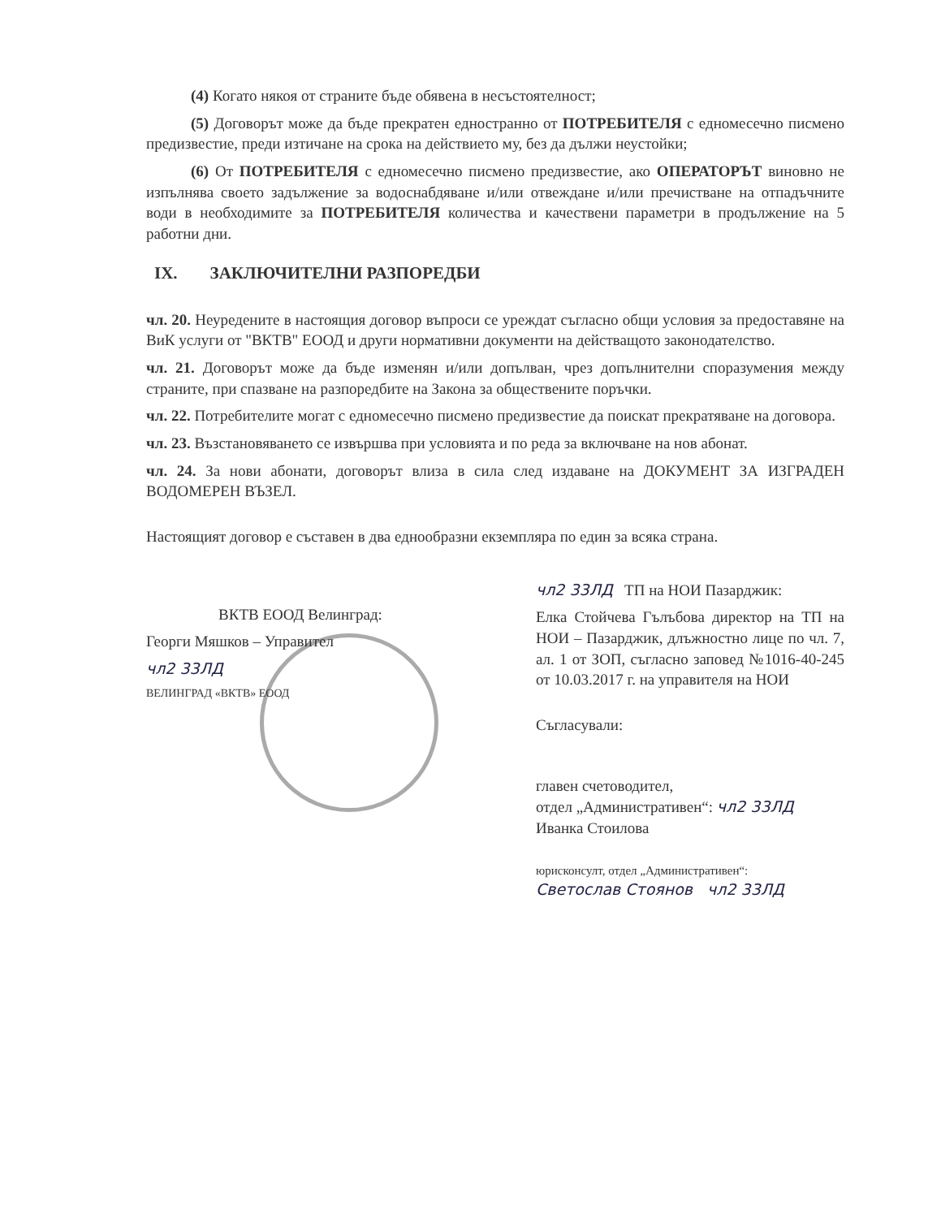(4) Когато някоя от страните бъде обявена в несъстоятелност;
(5) Договорът може да бъде прекратен едностранно от ПОТРЕБИТЕЛЯ с едномесечно писмено предизвестие, преди изтичане на срока на действието му, без да дължи неустойки;
(6) От ПОТРЕБИТЕЛЯ с едномесечно писмено предизвестие, ако ОПЕРАТОРЪТ виновно не изпълнява своето задължение за водоснабдяване и/или отвеждане и/или пречистване на отпадъчните води в необходимите за ПОТРЕБИТЕЛЯ количества и качествени параметри в продължение на 5 работни дни.
IX. ЗАКЛЮЧИТЕЛНИ РАЗПОРЕДБИ
чл. 20. Неуредените в настоящия договор въпроси се уреждат съгласно общи условия за предоставяне на ВиК услуги от "ВКТВ" ЕООД и други нормативни документи на действащото законодателство.
чл. 21. Договорът може да бъде изменян и/или допълван, чрез допълнителни споразумения между страните, при спазване на разпоредбите на Закона за обществените поръчки.
чл. 22. Потребителите могат с едномесечно писмено предизвестие да поискат прекратяване на договора.
чл. 23. Възстановяването се извършва при условията и по реда за включване на нов абонат.
чл. 24. За нови абонати, договорът влиза в сила след издаване на ДОКУМЕНТ ЗА ИЗГРАДЕН ВОДОМЕРЕН ВЪЗЕЛ.
Настоящият договор е съставен в два еднообразни екземпляра по един за всяка страна.
ВКТВ ЕООД Велинград:
Георги Мяшков – Управител
чл2 33ЛД
ВЕЛИНГРАД «ВКТВ» ЕООД
чл2 33ЛД ТП на НОИ Пазарджик:
Елка Стойчева Гълъбова директор на ТП на НОИ – Пазарджик, длъжностно лице по чл. 7, ал. 1 от ЗОП, съгласно заповед №1016-40-245 от 10.03.2017 г. на управителя на НОИ
Съгласували:
главен счетоводител,
отдел „Административен“: чл2 33ЛД
Иванка Стоилова
юрисконсулт, отдел „Административен“:
Светослав Стоянов чл2 33ЛД